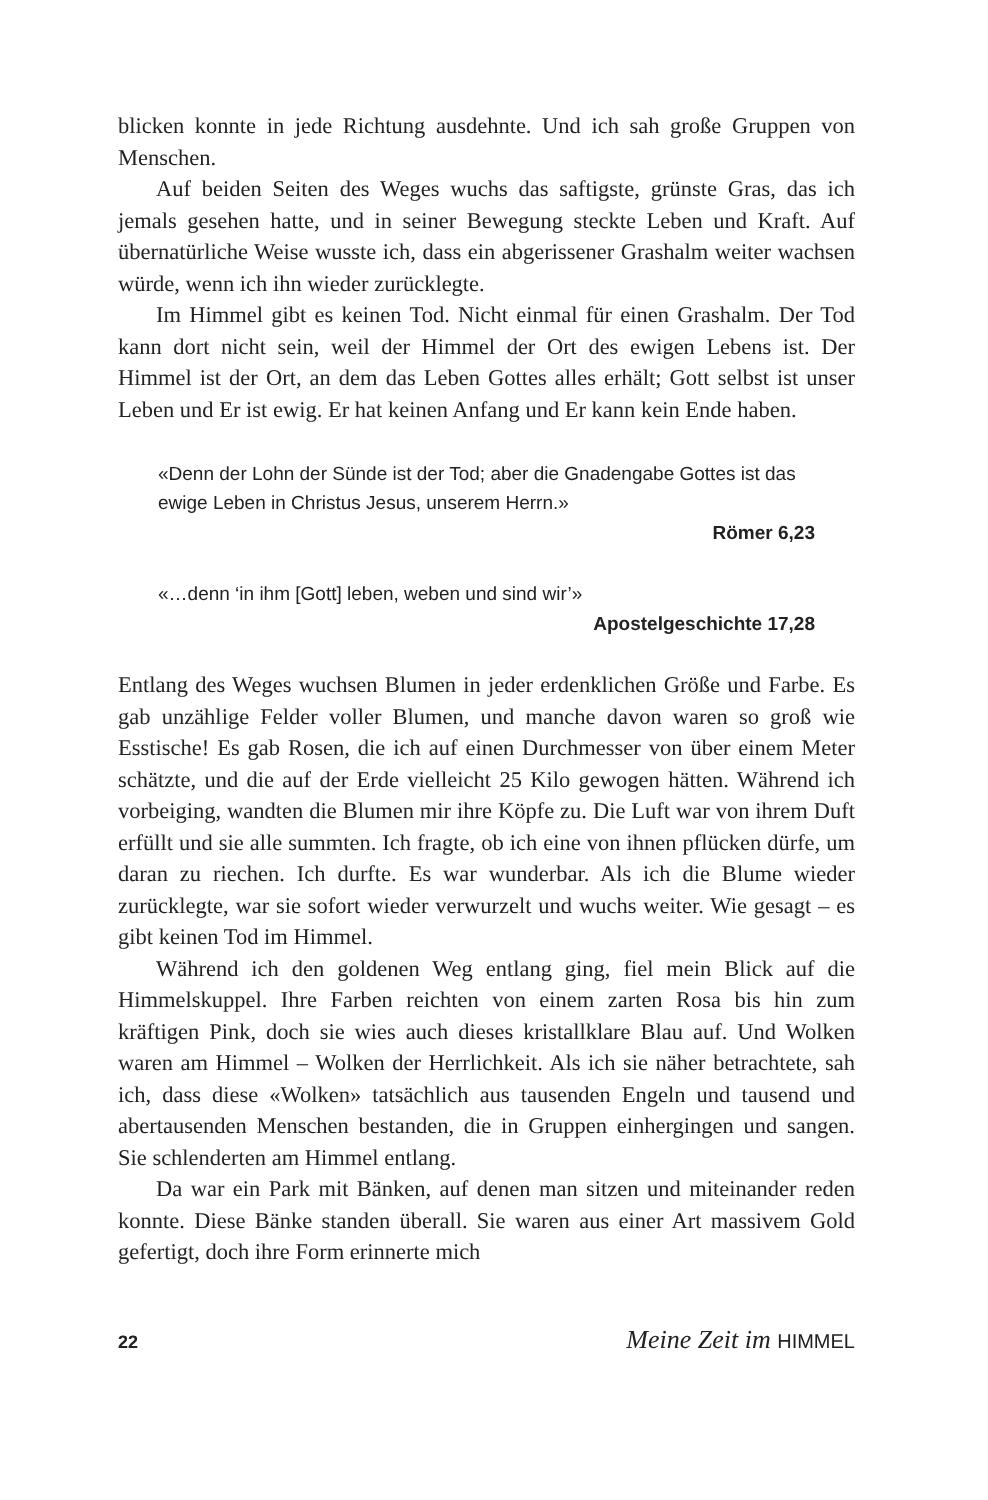blicken konnte in jede Richtung ausdehnte. Und ich sah große Gruppen von Menschen.
Auf beiden Seiten des Weges wuchs das saftigste, grünste Gras, das ich jemals gesehen hatte, und in seiner Bewegung steckte Leben und Kraft. Auf übernatürliche Weise wusste ich, dass ein abgerissener Grashalm weiter wachsen würde, wenn ich ihn wieder zurücklegte.
Im Himmel gibt es keinen Tod. Nicht einmal für einen Grashalm. Der Tod kann dort nicht sein, weil der Himmel der Ort des ewigen Lebens ist. Der Himmel ist der Ort, an dem das Leben Gottes alles erhält; Gott selbst ist unser Leben und Er ist ewig. Er hat keinen Anfang und Er kann kein Ende haben.
«Denn der Lohn der Sünde ist der Tod; aber die Gnadengabe Gottes ist das ewige Leben in Christus Jesus, unserem Herrn.»
Römer 6,23
«…denn ‘in ihm [Gott] leben, weben und sind wir’»
Apostelgeschichte 17,28
Entlang des Weges wuchsen Blumen in jeder erdenklichen Größe und Farbe. Es gab unzählige Felder voller Blumen, und manche davon waren so groß wie Esstische! Es gab Rosen, die ich auf einen Durchmesser von über einem Meter schätzte, und die auf der Erde vielleicht 25 Kilo gewogen hätten. Während ich vorbeiging, wandten die Blumen mir ihre Köpfe zu. Die Luft war von ihrem Duft erfüllt und sie alle summten. Ich fragte, ob ich eine von ihnen pflücken dürfe, um daran zu riechen. Ich durfte. Es war wunderbar. Als ich die Blume wieder zurücklegte, war sie sofort wieder verwurzelt und wuchs weiter. Wie gesagt – es gibt keinen Tod im Himmel.
Während ich den goldenen Weg entlang ging, fiel mein Blick auf die Himmelskuppel. Ihre Farben reichten von einem zarten Rosa bis hin zum kräftigen Pink, doch sie wies auch dieses kristallklare Blau auf. Und Wolken waren am Himmel – Wolken der Herrlichkeit. Als ich sie näher betrachtete, sah ich, dass diese «Wolken» tatsächlich aus tausenden Engeln und tausend und abertausenden Menschen bestanden, die in Gruppen einhergingen und sangen. Sie schlenderten am Himmel entlang.
Da war ein Park mit Bänken, auf denen man sitzen und miteinander reden konnte. Diese Bänke standen überall. Sie waren aus einer Art massivem Gold gefertigt, doch ihre Form erinnerte mich
22 Meine Zeit im HIMMEL